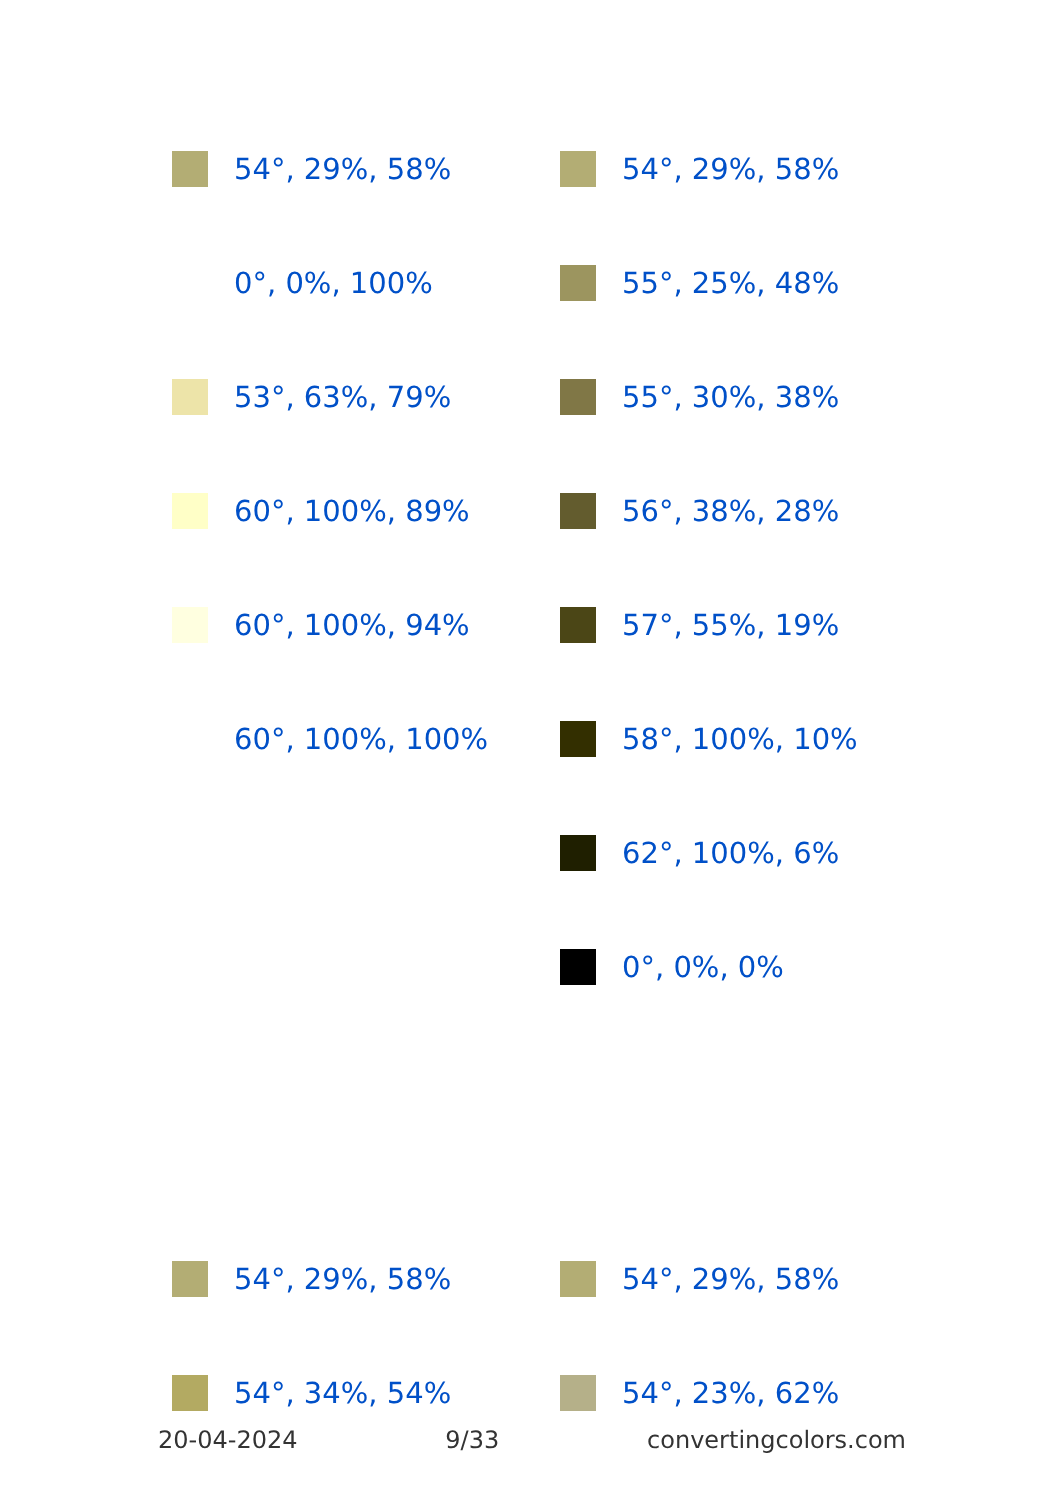54°, 29%, 58%
54°, 29%, 58%
0°, 0%, 100%
55°, 25%, 48%
53°, 63%, 79%
55°, 30%, 38%
60°, 100%, 89%
56°, 38%, 28%
60°, 100%, 94%
57°, 55%, 19%
60°, 100%, 100%
58°, 100%, 10%
62°, 100%, 6%
0°, 0%, 0%
54°, 29%, 58%
54°, 29%, 58%
54°, 34%, 54%
54°, 23%, 62%
20-04-2024 9/33 convertingcolors.com